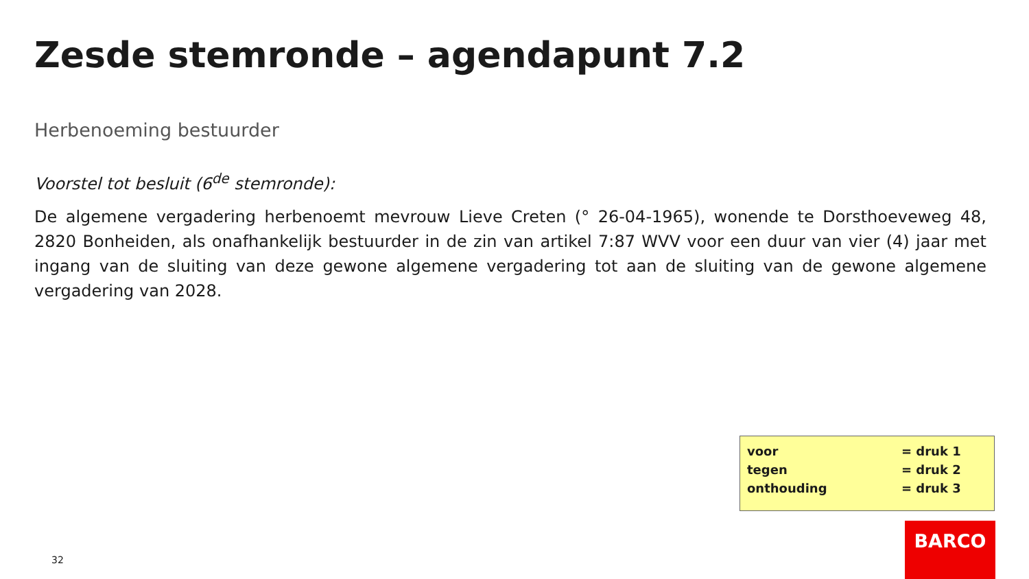Zesde stemronde – agendapunt 7.2
Herbenoeming bestuurder
Voorstel tot besluit (6<sup>de</sup> stemronde):
De algemene vergadering herbenoemt mevrouw Lieve Creten (° 26-04-1965), wonende te Dorsthoeveweg 48, 2820 Bonheiden, als onafhankelijk bestuurder in de zin van artikel 7:87 WVV voor een duur van vier (4) jaar met ingang van de sluiting van deze gewone algemene vergadering tot aan de sluiting van de gewone algemene vergadering van 2028.
| voor | = druk 1 |
| tegen | = druk 2 |
| onthouding | = druk 3 |
32
BARCO